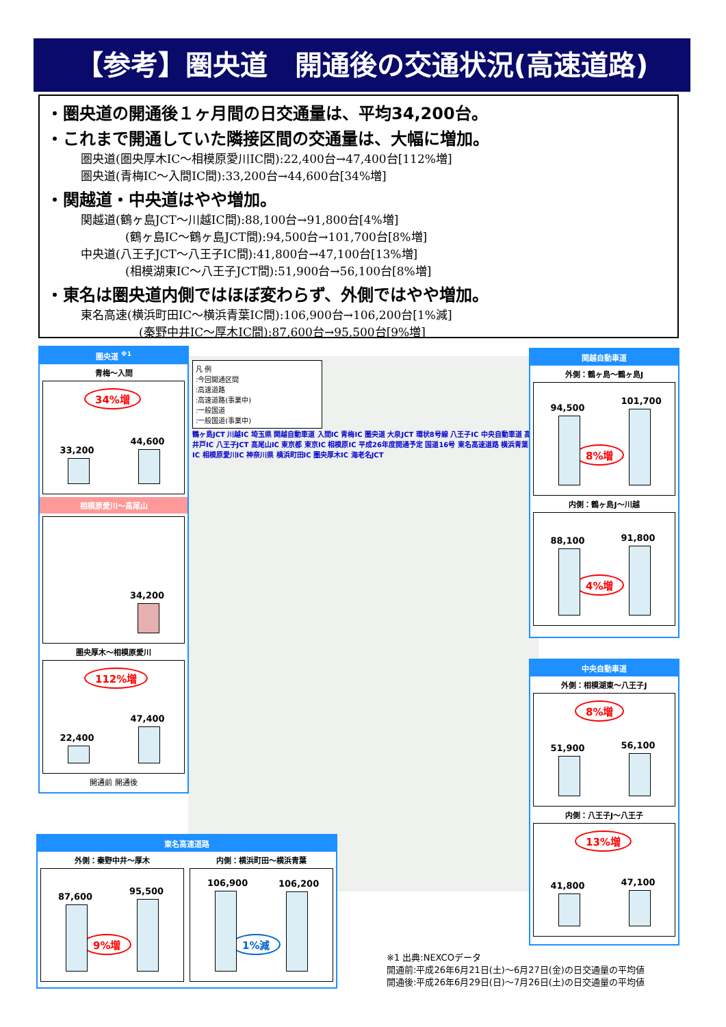【参考】圏央道　開通後の交通状況(高速道路)
・圏央道の開通後１ヶ月間の日交通量は、平均34,200台。
・これまで開通していた隣接区間の交通量は、大幅に増加。
圏央道(圏央厚木IC～相模原愛川IC間):22,400台→47,400台[112%増]
圏央道(青梅IC～入間IC間):33,200台→44,600台[34%増]
・関越道・中央道はやや増加。
関越道(鶴ヶ島JCT～川越IC間):88,100台→91,800台[4%増]
(鶴ヶ島IC～鶴ヶ島JCT間):94,500台→101,700台[8%増]
中央道(八王子JCT～八王子IC間):41,800台→47,100台[13%増]
(相模湖東IC～八王子JCT間):51,900台→56,100台[8%増]
・東名は圏央道内側ではほぼ変わらず、外側ではやや増加。
東名高速(横浜町田IC～横浜青葉IC間):106,900台→106,200台[1%減]
(秦野中井IC～厚木IC間):87,600台→95,500台[9%増]
凡 例
:今回開通区間
:高速道路
:高速道路(事業中)
:一般国道
:一般国道(事業中)
鶴ヶ島JCT 川越IC 埼玉県 関越自動車道 入間IC 青梅IC 圏央道 大泉JCT 環状8号線 八王子IC 中央自動車道 高井戸IC 八王子JCT 高尾山IC 東京都 東京IC 相模原IC 平成26年度開通予定 国道16号 東名高速道路 横浜青葉IC 相模原愛川IC 神奈川県 横浜町田IC 圏央厚木IC 海老名JCT
圏央道 <sup>※1</sup>
青梅～入間
34%増
33,200
44,600
相模原愛川～高尾山
34,200
圏央厚木～相模原愛川
112%増
22,400
47,400
開通前 開通後
関越自動車道
外側：鶴ヶ島～鶴ヶ島J
8%増
94,500
101,700
内側：鶴ヶ島J～川越
4%増
88,100
91,800
中央自動車道
外側：相模湖東～八王子J
8%増
51,900
56,100
内側：八王子J～八王子
13%増
41,800
47,100
東名高速道路
外側：秦野中井～厚木
9%増
87,600
95,500
内側：横浜町田～横浜青葉
1%減
106,900
106,200
※1 出典:NEXCOデータ
開通前:平成26年6月21日(土)～6月27日(金)の日交通量の平均値
開通後:平成26年6月29日(日)～7月26日(土)の日交通量の平均値